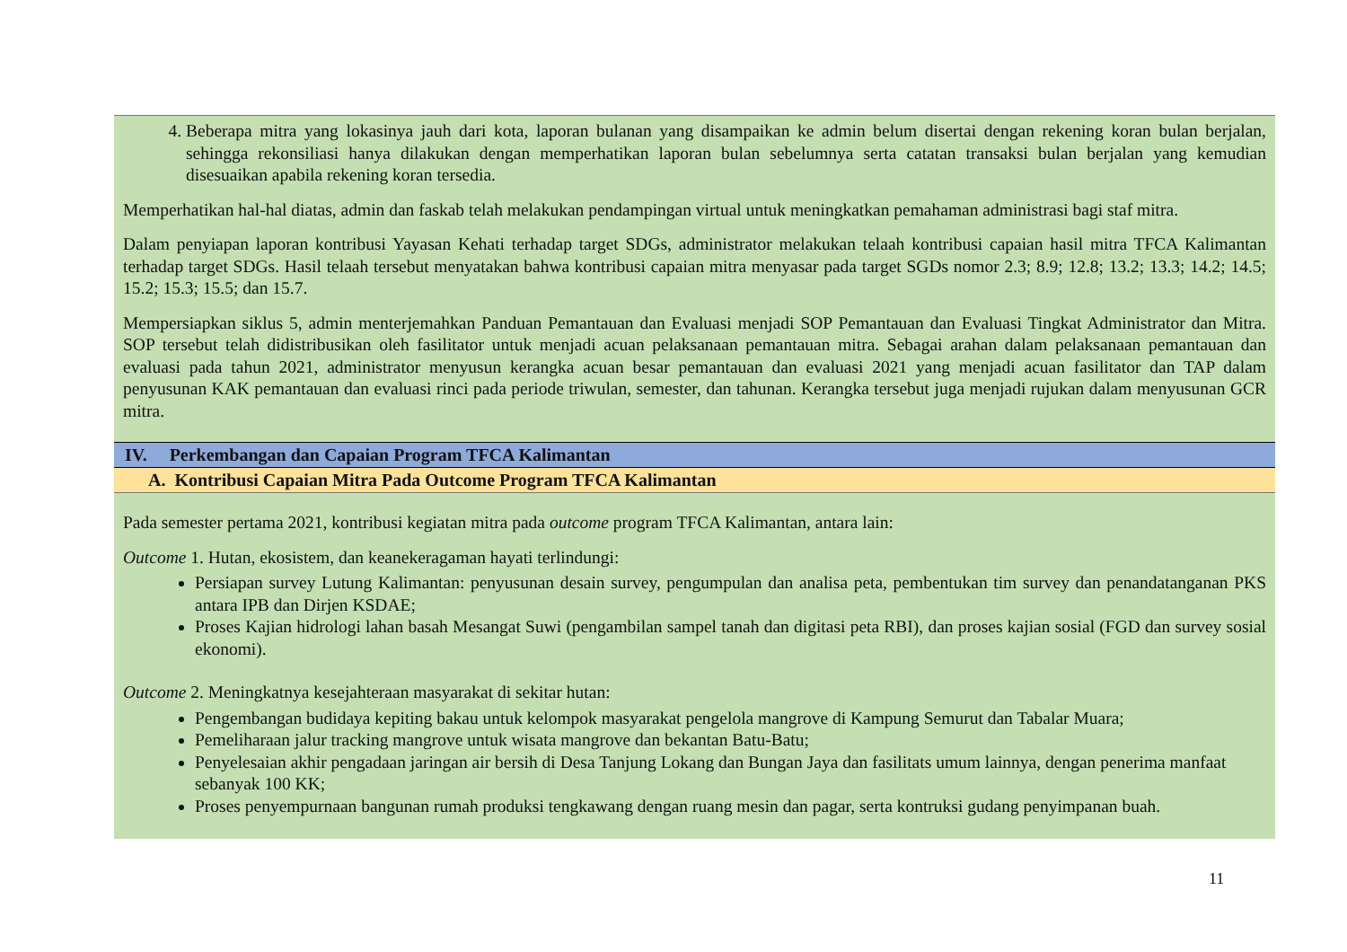4. Beberapa mitra yang lokasinya jauh dari kota, laporan bulanan yang disampaikan ke admin belum disertai dengan rekening koran bulan berjalan, sehingga rekonsiliasi hanya dilakukan dengan memperhatikan laporan bulan sebelumnya serta catatan transaksi bulan berjalan yang kemudian disesuaikan apabila rekening koran tersedia.
Memperhatikan hal-hal diatas, admin dan faskab telah melakukan pendampingan virtual untuk meningkatkan pemahaman administrasi bagi staf mitra.
Dalam penyiapan laporan kontribusi Yayasan Kehati terhadap target SDGs, administrator melakukan telaah kontribusi capaian hasil mitra TFCA Kalimantan terhadap target SDGs. Hasil telaah tersebut menyatakan bahwa kontribusi capaian mitra menyasar pada target SGDs nomor 2.3; 8.9; 12.8; 13.2; 13.3; 14.2; 14.5; 15.2; 15.3; 15.5; dan 15.7.
Mempersiapkan siklus 5, admin menterjemahkan Panduan Pemantauan dan Evaluasi menjadi SOP Pemantauan dan Evaluasi Tingkat Administrator dan Mitra. SOP tersebut telah didistribusikan oleh fasilitator untuk menjadi acuan pelaksanaan pemantauan mitra. Sebagai arahan dalam pelaksanaan pemantauan dan evaluasi pada tahun 2021, administrator menyusun kerangka acuan besar pemantauan dan evaluasi 2021 yang menjadi acuan fasilitator dan TAP dalam penyusunan KAK pemantauan dan evaluasi rinci pada periode triwulan, semester, dan tahunan. Kerangka tersebut juga menjadi rujukan dalam menyusunan GCR mitra.
IV. Perkembangan dan Capaian Program TFCA Kalimantan
A. Kontribusi Capaian Mitra Pada Outcome Program TFCA Kalimantan
Pada semester pertama 2021, kontribusi kegiatan mitra pada outcome program TFCA Kalimantan, antara lain:
Outcome 1. Hutan, ekosistem, dan keanekeragaman hayati terlindungi:
Persiapan survey Lutung Kalimantan: penyusunan desain survey, pengumpulan dan analisa peta, pembentukan tim survey dan penandatanganan PKS antara IPB dan Dirjen KSDAE;
Proses Kajian hidrologi lahan basah Mesangat Suwi (pengambilan sampel tanah dan digitasi peta RBI), dan proses kajian sosial (FGD dan survey sosial ekonomi).
Outcome 2. Meningkatnya kesejahteraan masyarakat di sekitar hutan:
Pengembangan budidaya kepiting bakau untuk kelompok masyarakat pengelola mangrove di Kampung Semurut dan Tabalar Muara;
Pemeliharaan jalur tracking mangrove untuk wisata mangrove dan bekantan Batu-Batu;
Penyelesaian akhir pengadaan jaringan air bersih di Desa Tanjung Lokang dan Bungan Jaya dan fasilitats umum lainnya, dengan penerima manfaat sebanyak 100 KK;
Proses penyempurnaan bangunan rumah produksi tengkawang dengan ruang mesin dan pagar, serta kontruksi gudang penyimpanan buah.
11